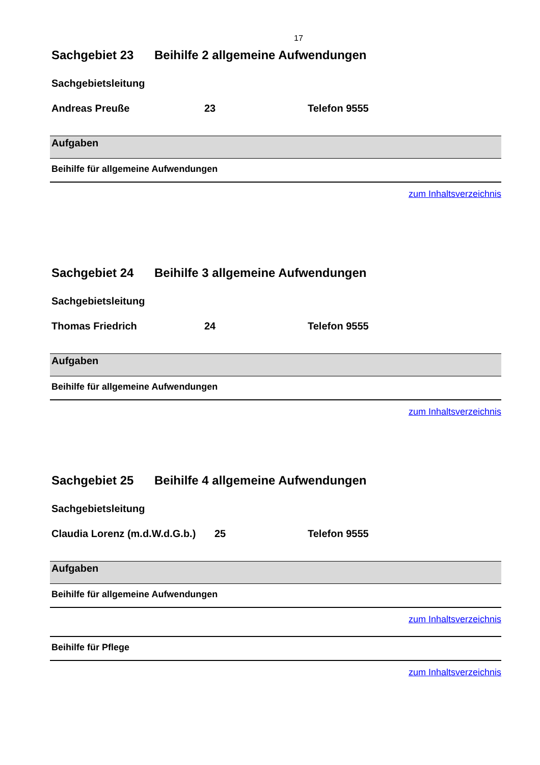17
Sachgebiet 23 Beihilfe 2 allgemeine Aufwendungen
Sachgebietsleitung
Andreas Preuße 23 Telefon 9555
| Aufgaben |
| --- |
| Beihilfe für allgemeine Aufwendungen |
zum Inhaltsverzeichnis
Sachgebiet 24 Beihilfe 3 allgemeine Aufwendungen
Sachgebietsleitung
Thomas Friedrich 24 Telefon 9555
| Aufgaben |
| --- |
| Beihilfe für allgemeine Aufwendungen |
zum Inhaltsverzeichnis
Sachgebiet 25 Beihilfe 4 allgemeine Aufwendungen
Sachgebietsleitung
Claudia Lorenz (m.d.W.d.G.b.)
25 Telefon 9555
| Aufgaben |
| --- |
| Beihilfe für allgemeine Aufwendungen |
zum Inhaltsverzeichnis
| Beihilfe für Pflege |
zum Inhaltsverzeichnis